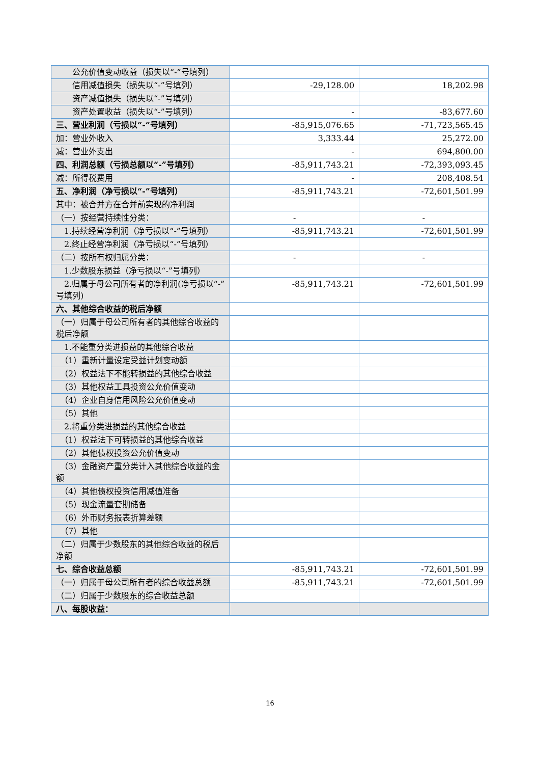| 公允价值变动收益（损失以“-”号填列） | | |
| 信用减值损失（损失以“-”号填列） | -29,128.00 | 18,202.98 |
| 资产减值损失（损失以“-”号填列） | | |
| 资产处置收益（损失以“-”号填列） | - | -83,677.60 |
| 三、营业利润（亏损以“-”号填列） | -85,915,076.65 | -71,723,565.45 |
| 加：营业外收入 | 3,333.44 | 25,272.00 |
| 减：营业外支出 | - | 694,800.00 |
| 四、利润总额（亏损总额以“-”号填列） | -85,911,743.21 | -72,393,093.45 |
| 减：所得税费用 | - | 208,408.54 |
| 五、净利润（净亏损以“-”号填列） | -85,911,743.21 | -72,601,501.99 |
| 其中：被合并方在合并前实现的净利润 | | |
| （一）按经营持续性分类： | - | - |
| 1.持续经营净利润（净亏损以“-”号填列） | -85,911,743.21 | -72,601,501.99 |
| 2.终止经营净利润（净亏损以“-”号填列） | | |
| （二）按所有权归属分类： | - | - |
| 1.少数股东损益（净亏损以“-”号填列） | | |
| 2.归属于母公司所有者的净利润(净亏损以“-”号填列) | -85,911,743.21 | -72,601,501.99 |
| 六、其他综合收益的税后净额 | | |
| （一）归属于母公司所有者的其他综合收益的税后净额 | | |
| 1.不能重分类进损益的其他综合收益 | | |
| （1）重新计量设定受益计划变动额 | | |
| （2）权益法下不能转损益的其他综合收益 | | |
| （3）其他权益工具投资公允价值变动 | | |
| （4）企业自身信用风险公允价值变动 | | |
| （5）其他 | | |
| 2.将重分类进损益的其他综合收益 | | |
| （1）权益法下可转损益的其他综合收益 | | |
| （2）其他债权投资公允价值变动 | | |
| （3）金融资产重分类计入其他综合收益的金额 | | |
| （4）其他债权投资信用减值准备 | | |
| （5）现金流量套期储备 | | |
| （6）外币财务报表折算差额 | | |
| （7）其他 | | |
| （二）归属于少数股东的其他综合收益的税后净额 | | |
| 七、综合收益总额 | -85,911,743.21 | -72,601,501.99 |
| （一）归属于母公司所有者的综合收益总额 | -85,911,743.21 | -72,601,501.99 |
| （二）归属于少数股东的综合收益总额 | | |
| 八、每股收益： | | |
16